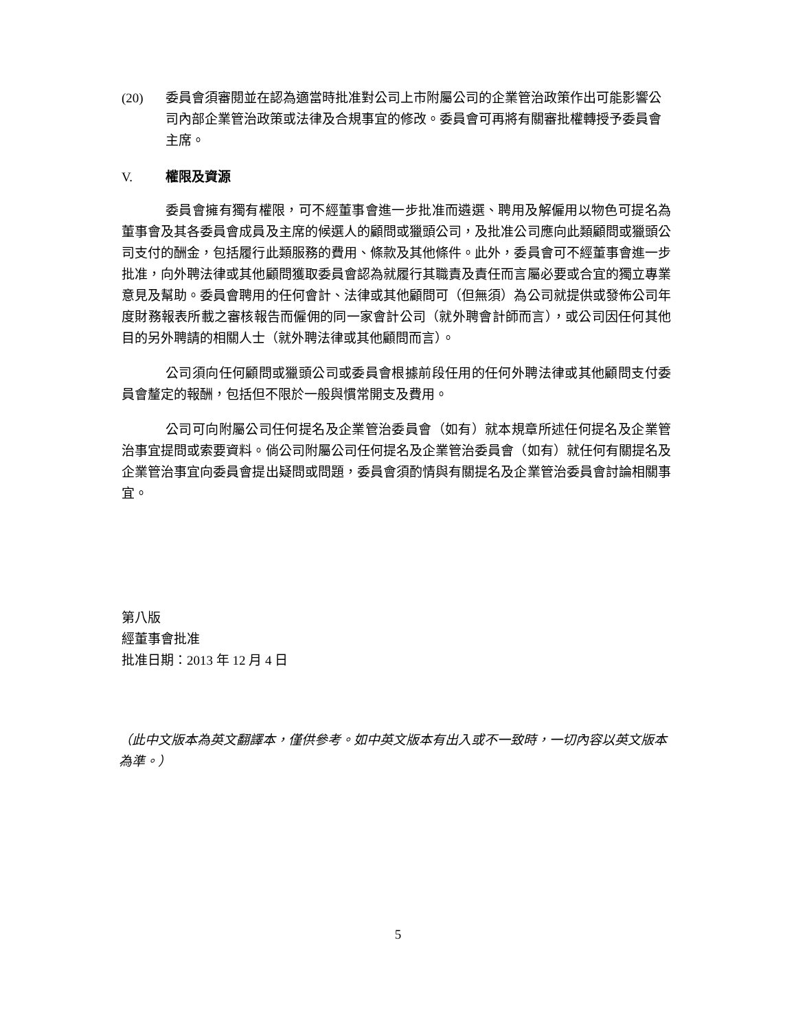(20) 委員會須審閱並在認為適當時批准對公司上市附屬公司的企業管治政策作出可能影響公司內部企業管治政策或法律及合規事宜的修改。委員會可再將有關審批權轉授予委員會主席。
V. 權限及資源
委員會擁有獨有權限，可不經董事會進一步批准而遴選、聘用及解僱用以物色可提名為董事會及其各委員會成員及主席的候選人的顧問或獵頭公司，及批准公司應向此類顧問或獵頭公司支付的酬金，包括履行此類服務的費用、條款及其他條件。此外，委員會可不經董事會進一步批准，向外聘法律或其他顧問獲取委員會認為就履行其職責及責任而言屬必要或合宜的獨立專業意見及幫助。委員會聘用的任何會計、法律或其他顧問可（但無須）為公司就提供或發佈公司年度財務報表所載之審核報告而僱佣的同一家會計公司（就外聘會計師而言），或公司因任何其他目的另外聘請的相關人士（就外聘法律或其他顧問而言）。
公司須向任何顧問或獵頭公司或委員會根據前段任用的任何外聘法律或其他顧問支付委員會釐定的報酬，包括但不限於一般與慣常開支及費用。
公司可向附屬公司任何提名及企業管治委員會（如有）就本規章所述任何提名及企業管治事宜提問或索要資料。倘公司附屬公司任何提名及企業管治委員會（如有）就任何有關提名及企業管治事宜向委員會提出疑問或問題，委員會須酌情與有關提名及企業管治委員會討論相關事宜。
第八版
經董事會批准
批准日期：2013 年 12 月 4 日
（此中文版本為英文翻譯本，僅供參考。如中英文版本有出入或不一致時，一切內容以英文版本為準。）
5